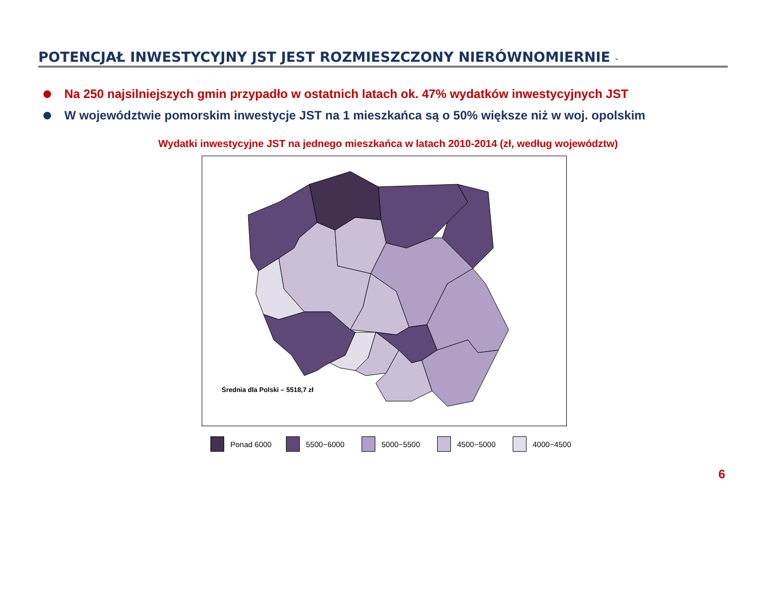POTENCJAŁ INWESTYCYJNY JST JEST ROZMIESZCZONY NIERÓWNOMIERNIE -
Na 250 najsilniejszych gmin przypadło w ostatnich latach ok. 47% wydatków inwestycyjnych JST
W województwie pomorskim inwestycje JST na 1 mieszkańca są o 50% większe niż w woj. opolskim
Wydatki inwestycyjne JST na jednego mieszkańca w latach 2010-2014 (zł, według województw)
Średnia dla Polski – 5518,7 zł
Ponad 6000 5500−6000 5000−5500 4500−5000 4000−4500
6